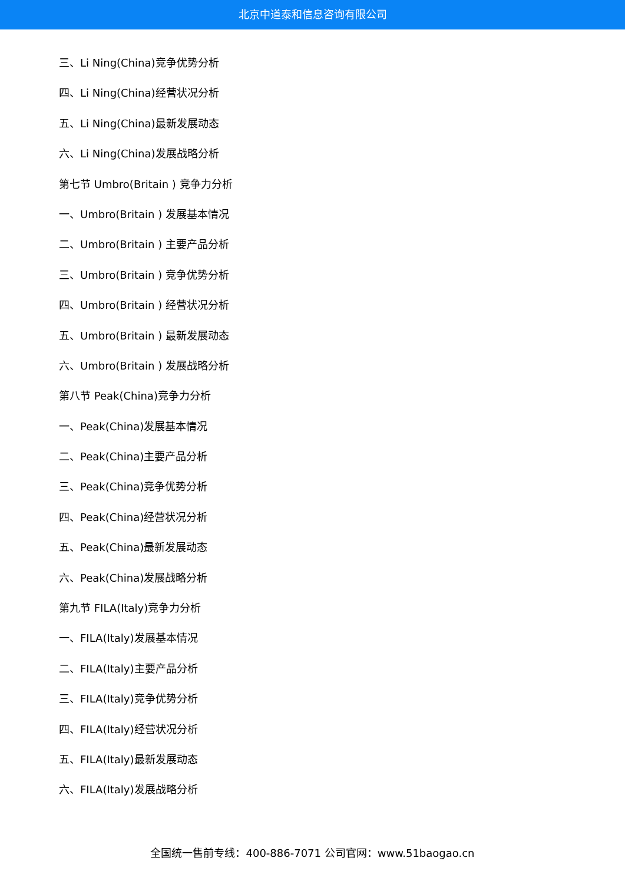北京中道泰和信息咨询有限公司
三、Li Ning(China)竞争优势分析
四、Li Ning(China)经营状况分析
五、Li Ning(China)最新发展动态
六、Li Ning(China)发展战略分析
第七节 Umbro(Britain ) 竞争力分析
一、Umbro(Britain ) 发展基本情况
二、Umbro(Britain ) 主要产品分析
三、Umbro(Britain ) 竞争优势分析
四、Umbro(Britain ) 经营状况分析
五、Umbro(Britain ) 最新发展动态
六、Umbro(Britain ) 发展战略分析
第八节 Peak(China)竞争力分析
一、Peak(China)发展基本情况
二、Peak(China)主要产品分析
三、Peak(China)竞争优势分析
四、Peak(China)经营状况分析
五、Peak(China)最新发展动态
六、Peak(China)发展战略分析
第九节 FILA(Italy)竞争力分析
一、FILA(Italy)发展基本情况
二、FILA(Italy)主要产品分析
三、FILA(Italy)竞争优势分析
四、FILA(Italy)经营状况分析
五、FILA(Italy)最新发展动态
六、FILA(Italy)发展战略分析
全国统一售前专线：400-886-7071 公司官网：www.51baogao.cn